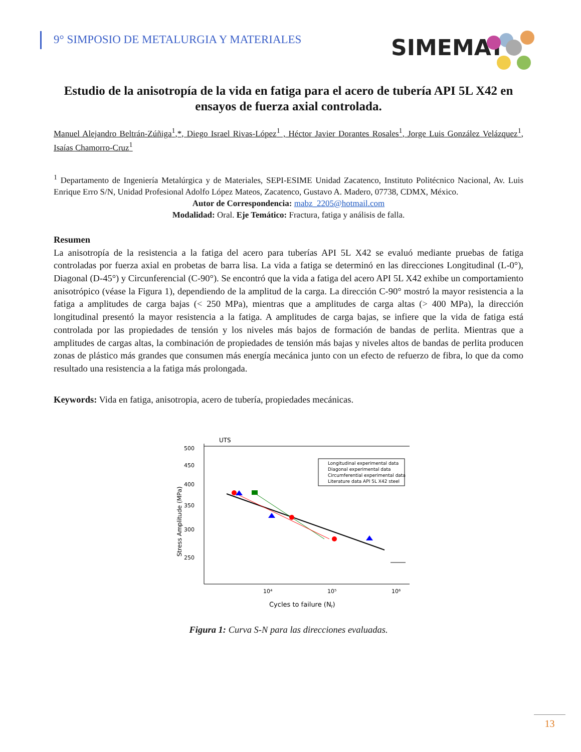9° SIMPOSIO DE METALURGIA Y MATERIALES
SIMEMAT
Estudio de la anisotropía de la vida en fatiga para el acero de tubería API 5L X42 en ensayos de fuerza axial controlada.
Manuel Alejandro Beltrán-Zúñiga<sup>1</sup>,*, Diego Israel Rivas-López<sup>1</sup> , Héctor Javier Dorantes Rosales<sup>1</sup>, Jorge Luis González Velázquez<sup>1</sup>, Isaías Chamorro-Cruz<sup>1</sup>
<sup>1</sup> Departamento de Ingeniería Metalúrgica y de Materiales, SEPI-ESIME Unidad Zacatenco, Instituto Politécnico Nacional, Av. Luis Enrique Erro S/N, Unidad Profesional Adolfo López Mateos, Zacatenco, Gustavo A. Madero, 07738, CDMX, México.
Autor de Correspondencia: mabz_2205@hotmail.com
Modalidad: Oral. Eje Temático: Fractura, fatiga y análisis de falla.
Resumen
La anisotropía de la resistencia a la fatiga del acero para tuberías API 5L X42 se evaluó mediante pruebas de fatiga controladas por fuerza axial en probetas de barra lisa. La vida a fatiga se determinó en las direcciones Longitudinal (L-0°), Diagonal (D-45°) y Circunferencial (C-90°). Se encontró que la vida a fatiga del acero API 5L X42 exhibe un comportamiento anisotrópico (véase la Figura 1), dependiendo de la amplitud de la carga. La dirección C-90° mostró la mayor resistencia a la fatiga a amplitudes de carga bajas (< 250 MPa), mientras que a amplitudes de carga altas (> 400 MPa), la dirección longitudinal presentó la mayor resistencia a la fatiga. A amplitudes de carga bajas, se infiere que la vida de fatiga está controlada por las propiedades de tensión y los niveles más bajos de formación de bandas de perlita. Mientras que a amplitudes de cargas altas, la combinación de propiedades de tensión más bajas y niveles altos de bandas de perlita producen zonas de plástico más grandes que consumen más energía mecánica junto con un efecto de refuerzo de fibra, lo que da como resultado una resistencia a la fatiga más prolongada.
Keywords: Vida en fatiga, anisotropia, acero de tubería, propiedades mecánicas.
UTS
500
450
400
350
300
250
10⁴
10⁵
10⁶
Cycles to failure (Nf)
Stress Amplitude (MPa)
Longitudinal experimental data
Diagonal experimental data
Circumferential experimental data
Literature data API 5L X42 steel
Figura 1: Curva S-N para las direcciones evaluadas.
13